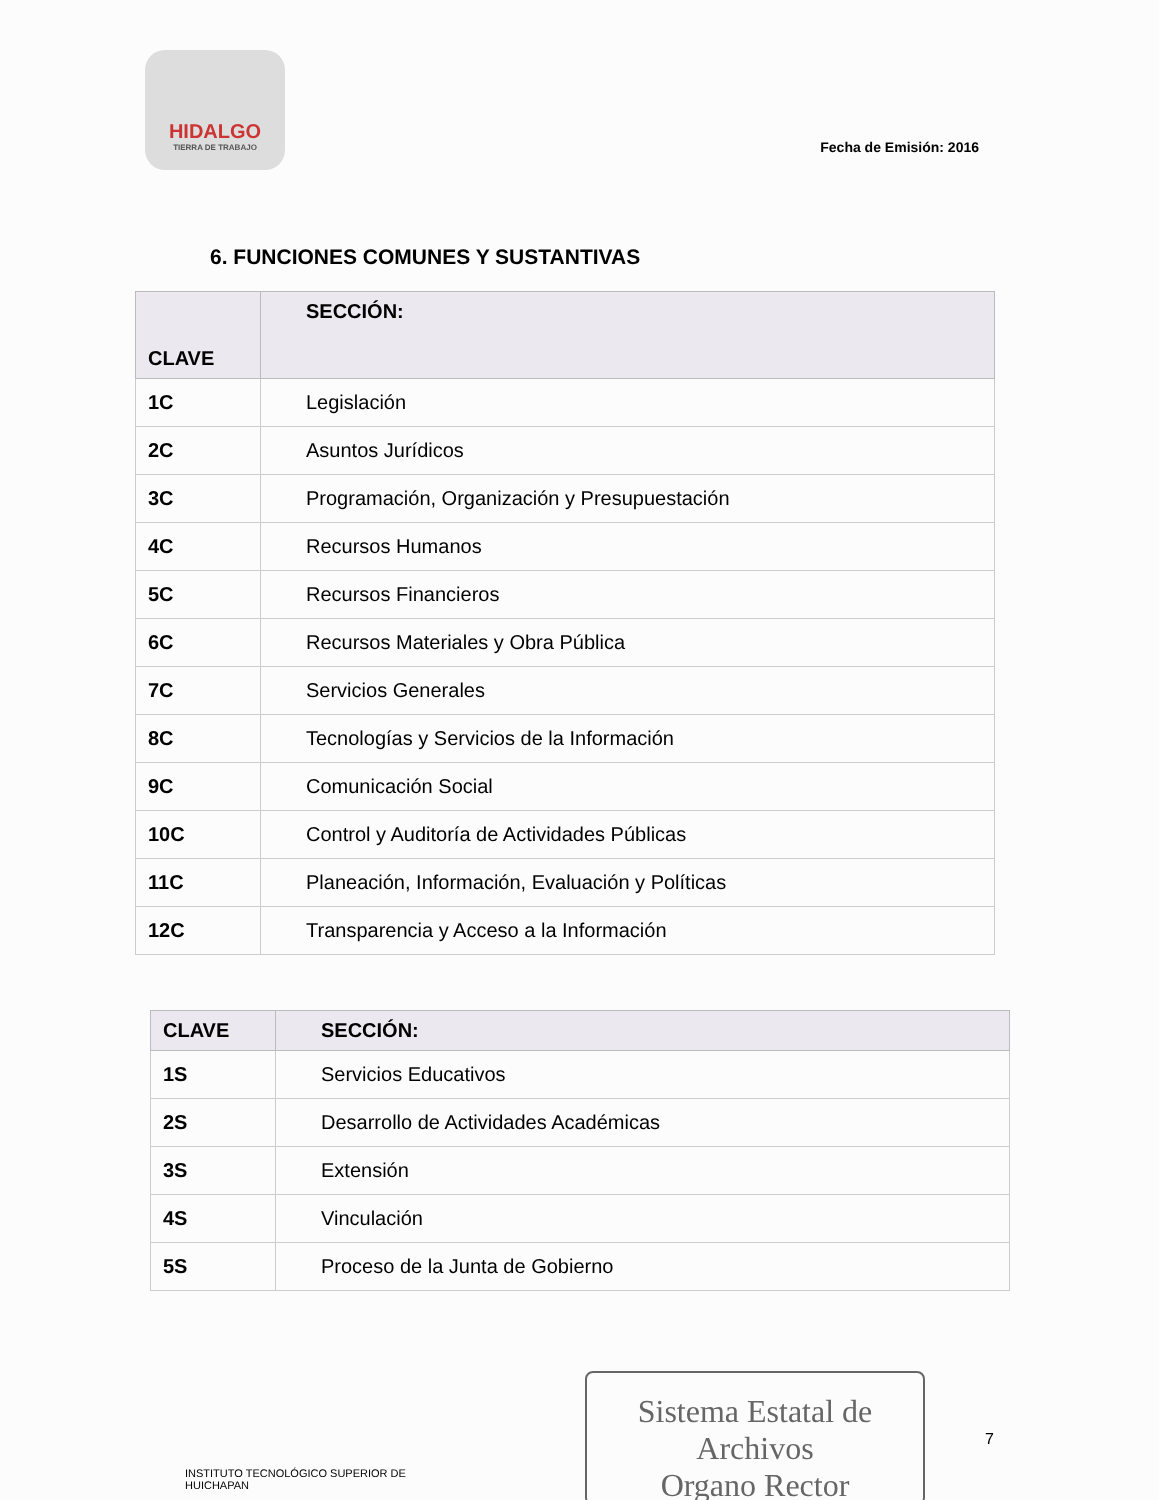HIDALGO
TIERRA DE TRABAJO
Fecha de Emisión: 2016
6. FUNCIONES COMUNES Y SUSTANTIVAS
| CLAVE | SECCIÓN: |
| --- | --- |
| 1C | Legislación |
| 2C | Asuntos Jurídicos |
| 3C | Programación, Organización y Presupuestación |
| 4C | Recursos Humanos |
| 5C | Recursos Financieros |
| 6C | Recursos Materiales y Obra Pública |
| 7C | Servicios Generales |
| 8C | Tecnologías y Servicios de la Información |
| 9C | Comunicación Social |
| 10C | Control y Auditoría de Actividades Públicas |
| 11C | Planeación, Información, Evaluación y Políticas |
| 12C | Transparencia y Acceso a la Información |
| CLAVE | SECCIÓN: |
| --- | --- |
| 1S | Servicios Educativos |
| 2S | Desarrollo de Actividades Académicas |
| 3S | Extensión |
| 4S | Vinculación |
| 5S | Proceso de la Junta de Gobierno |
INSTITUTO TECNOLÓGICO SUPERIOR DE HUICHAPAN
Sistema Estatal de Archivos
Organo Rector
7